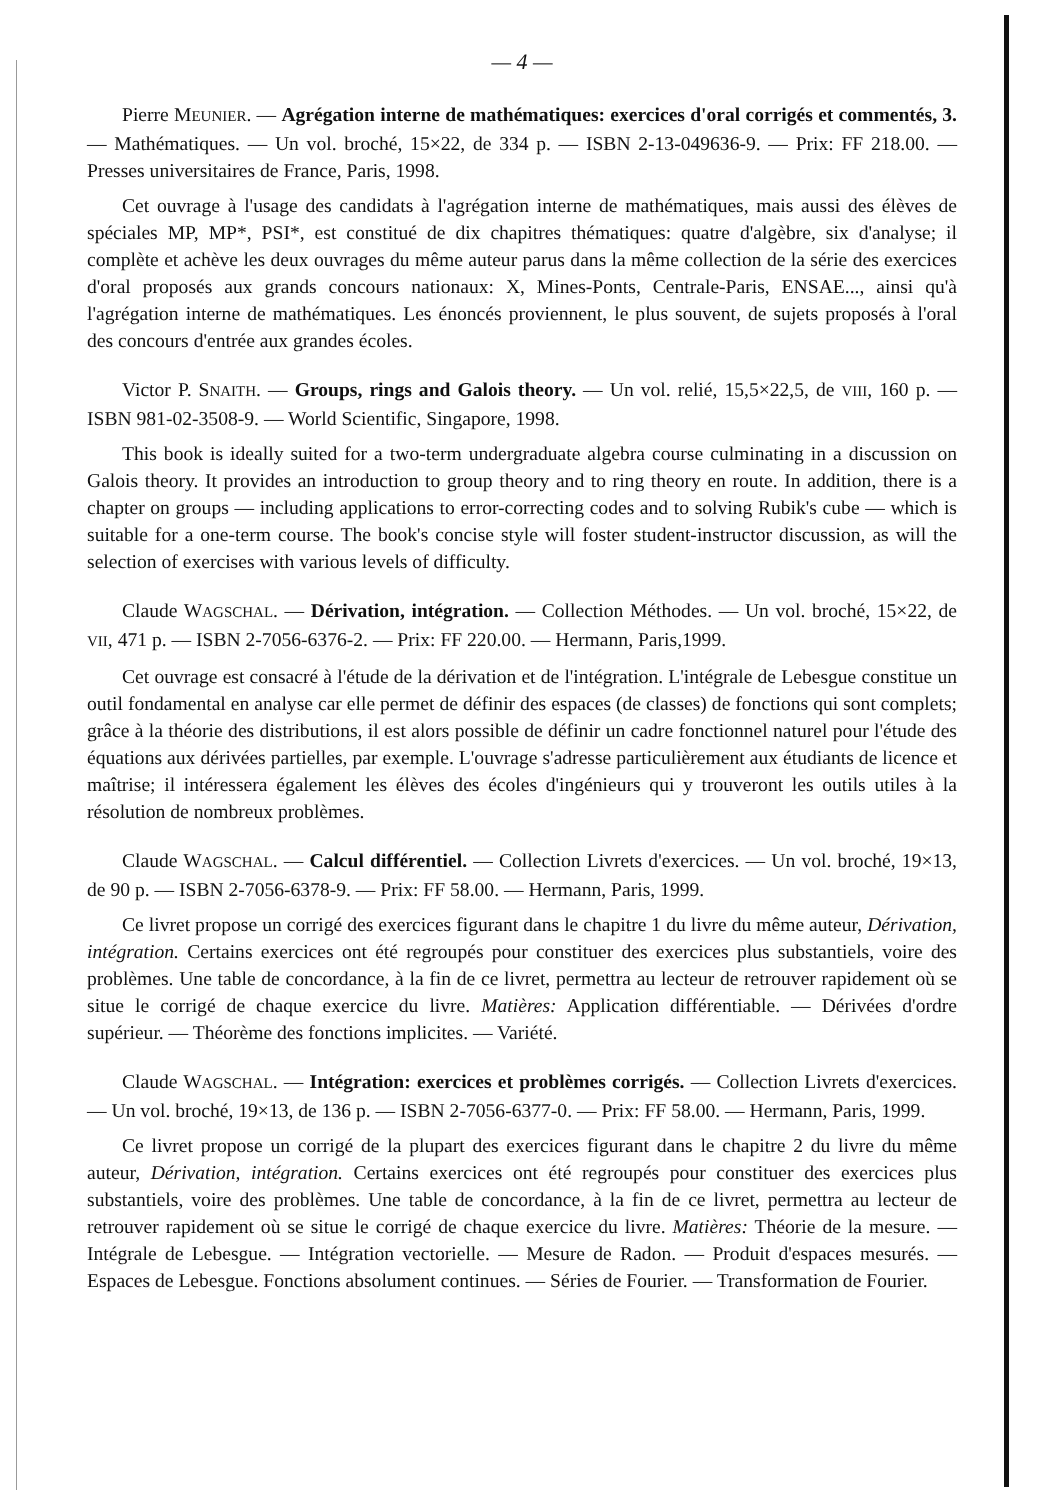— 4 —
Pierre MEUNIER. — Agrégation interne de mathématiques: exercices d'oral corrigés et commentés, 3. — Mathématiques. — Un vol. broché, 15×22, de 334 p. — ISBN 2-13-049636-9. — Prix: FF 218.00. — Presses universitaires de France, Paris, 1998.
Cet ouvrage à l'usage des candidats à l'agrégation interne de mathématiques, mais aussi des élèves de spéciales MP, MP*, PSI*, est constitué de dix chapitres thématiques: quatre d'algèbre, six d'analyse; il complète et achève les deux ouvrages du même auteur parus dans la même collection de la série des exercices d'oral proposés aux grands concours nationaux: X, Mines-Ponts, Centrale-Paris, ENSAE..., ainsi qu'à l'agrégation interne de mathématiques. Les énoncés proviennent, le plus souvent, de sujets proposés à l'oral des concours d'entrée aux grandes écoles.
Victor P. SNAITH. — Groups, rings and Galois theory. — Un vol. relié, 15,5×22,5, de VIII, 160 p. — ISBN 981-02-3508-9. — World Scientific, Singapore, 1998.
This book is ideally suited for a two-term undergraduate algebra course culminating in a discussion on Galois theory. It provides an introduction to group theory and to ring theory en route. In addition, there is a chapter on groups — including applications to error-correcting codes and to solving Rubik's cube — which is suitable for a one-term course. The book's concise style will foster student-instructor discussion, as will the selection of exercises with various levels of difficulty.
Claude WAGSCHAL. — Dérivation, intégration. — Collection Méthodes. — Un vol. broché, 15×22, de VII, 471 p. — ISBN 2-7056-6376-2. — Prix: FF 220.00. — Hermann, Paris,1999.
Cet ouvrage est consacré à l'étude de la dérivation et de l'intégration. L'intégrale de Lebesgue constitue un outil fondamental en analyse car elle permet de définir des espaces (de classes) de fonctions qui sont complets; grâce à la théorie des distributions, il est alors possible de définir un cadre fonctionnel naturel pour l'étude des équations aux dérivées partielles, par exemple. L'ouvrage s'adresse particulièrement aux étudiants de licence et maîtrise; il intéressera également les élèves des écoles d'ingénieurs qui y trouveront les outils utiles à la résolution de nombreux problèmes.
Claude WAGSCHAL. — Calcul différentiel. — Collection Livrets d'exercices. — Un vol. broché, 19×13, de 90 p. — ISBN 2-7056-6378-9. — Prix: FF 58.00. — Hermann, Paris, 1999.
Ce livret propose un corrigé des exercices figurant dans le chapitre 1 du livre du même auteur, Dérivation, intégration. Certains exercices ont été regroupés pour constituer des exercices plus substantiels, voire des problèmes. Une table de concordance, à la fin de ce livret, permettra au lecteur de retrouver rapidement où se situe le corrigé de chaque exercice du livre. Matières: Application différentiable. — Dérivées d'ordre supérieur. — Théorème des fonctions implicites. — Variété.
Claude WAGSCHAL. — Intégration: exercices et problèmes corrigés. — Collection Livrets d'exercices. — Un vol. broché, 19×13, de 136 p. — ISBN 2-7056-6377-0. — Prix: FF 58.00. — Hermann, Paris, 1999.
Ce livret propose un corrigé de la plupart des exercices figurant dans le chapitre 2 du livre du même auteur, Dérivation, intégration. Certains exercices ont été regroupés pour constituer des exercices plus substantiels, voire des problèmes. Une table de concordance, à la fin de ce livret, permettra au lecteur de retrouver rapidement où se situe le corrigé de chaque exercice du livre. Matières: Théorie de la mesure. — Intégrale de Lebesgue. — Intégration vectorielle. — Mesure de Radon. — Produit d'espaces mesurés. — Espaces de Lebesgue. Fonctions absolument continues. — Séries de Fourier. — Transformation de Fourier.